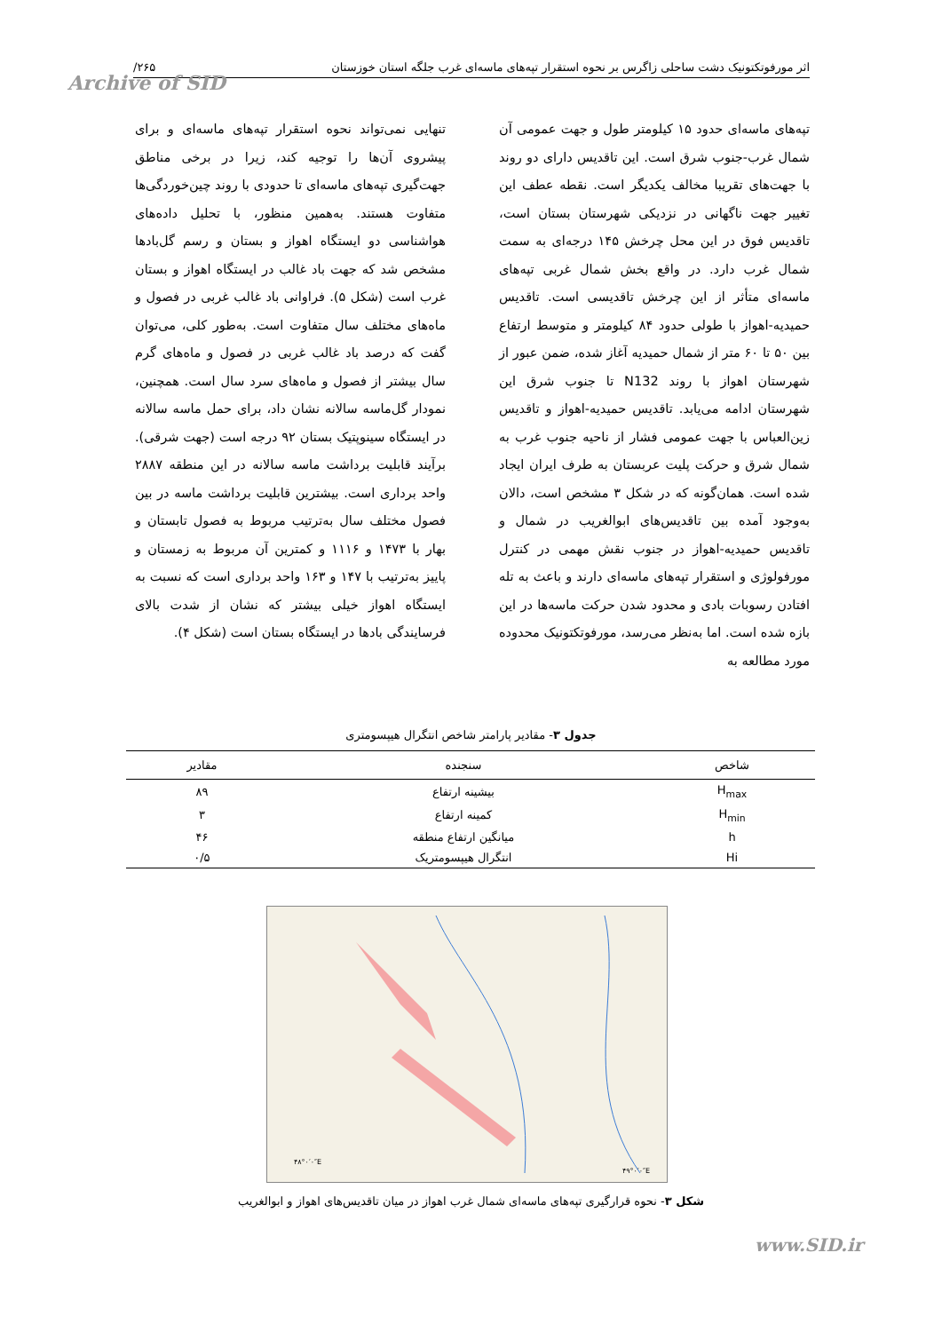اثر مورفوتکتونیک دشت ساحلی زاگرس بر نحوه استقرار تپه‌های ماسه‌ای غرب جلگه استان خوزستان ۲۶۵/
Archive of SID
تپه‌های ماسه‌ای حدود ۱۵ کیلومتر طول و جهت عمومی آن شمال غرب-جنوب شرق است. این تاقدیس دارای دو روند با جهت‌های تقریبا مخالف یکدیگر است. نقطه عطف این تغییر جهت ناگهانی در نزدیکی شهرستان بستان است، تاقدیس فوق در این محل چرخش ۱۴۵ درجه‌ای به سمت شمال غرب دارد. در واقع بخش شمال غربی تپه‌های ماسه‌ای متأثر از این چرخش تاقدیسی است. تاقدیس حمیدیه-اهواز با طولی حدود ۸۴ کیلومتر و متوسط ارتفاع بین ۵۰ تا ۶۰ متر از شمال حمیدیه آغاز شده، ضمن عبور از شهرستان اهواز با روند N132 تا جنوب شرق این شهرستان ادامه می‌یابد. تاقدیس حمیدیه-اهواز و تاقدیس زین‌العباس با جهت عمومی فشار از ناحیه جنوب غرب به شمال شرق و حرکت پلیت عربستان به طرف ایران ایجاد شده است. همان‌گونه که در شکل ۳ مشخص است، دالان به‌وجود آمده بین تاقدیس‌های ابوالغریب در شمال و تاقدیس حمیدیه-اهواز در جنوب نقش مهمی در کنترل مورفولوژی و استقرار تپه‌های ماسه‌ای دارند و باعث به تله افتادن رسوبات بادی و محدود شدن حرکت ماسه‌ها در این بازه شده است. اما به‌نظر می‌رسد، مورفوتکتونیک محدوده مورد مطالعه به
تنهایی نمی‌تواند نحوه استقرار تپه‌های ماسه‌ای و برای پیشروی آن‌ها را توجیه کند، زیرا در برخی مناطق جهت‌گیری تپه‌های ماسه‌ای تا حدودی با روند چین‌خوردگی‌ها متفاوت هستند. به‌همین منظور، با تحلیل داده‌های هواشناسی دو ایستگاه اهواز و بستان و رسم گل‌بادها مشخص شد که جهت باد غالب در ایستگاه اهواز و بستان غرب است (شکل ۵). فراوانی باد غالب غربی در فصول و ماه‌های مختلف سال متفاوت است. به‌طور کلی، می‌توان گفت که درصد باد غالب غربی در فصول و ماه‌های گرم سال بیشتر از فصول و ماه‌های سرد سال است. همچنین، نمودار گل‌ماسه سالانه نشان داد، برای حمل ماسه سالانه در ایستگاه سینوپتیک بستان ۹۲ درجه است (جهت شرقی). برآیند قابلیت برداشت ماسه سالانه در این منطقه ۲۸۸۷ واحد برداری است. بیشترین قابلیت برداشت ماسه در بین فصول مختلف سال به‌ترتیب مربوط به فصول تابستان و بهار با ۱۴۷۳ و ۱۱۱۶ و کمترین آن مربوط به زمستان و پاییز به‌ترتیب با ۱۴۷ و ۱۶۳ واحد برداری است که نسبت به ایستگاه اهواز خیلی بیشتر که نشان از شدت بالای فرسایندگی بادها در ایستگاه بستان است (شکل ۴).
جدول ۳- مقادیر پارامتر شاخص انتگرال هیپسومتری
| شاخص | سنجنده | مقادیر |
| --- | --- | --- |
| H<sub>max</sub> | بیشینه ارتفاع | ۸۹ |
| H<sub>min</sub> | کمینه ارتفاع | ۳ |
| h | میانگین ارتفاع منطقه | ۴۶ |
| Hi | انتگرال هیپسومتریک | ۰/۵ |
۴۸°۰′۰″E
۴۹°۰′۰″E
شکل ۳- نحوه قرارگیری تپه‌های ماسه‌ای شمال غرب اهواز در میان تاقدیس‌های اهواز و ابوالغریب
www.SID.ir